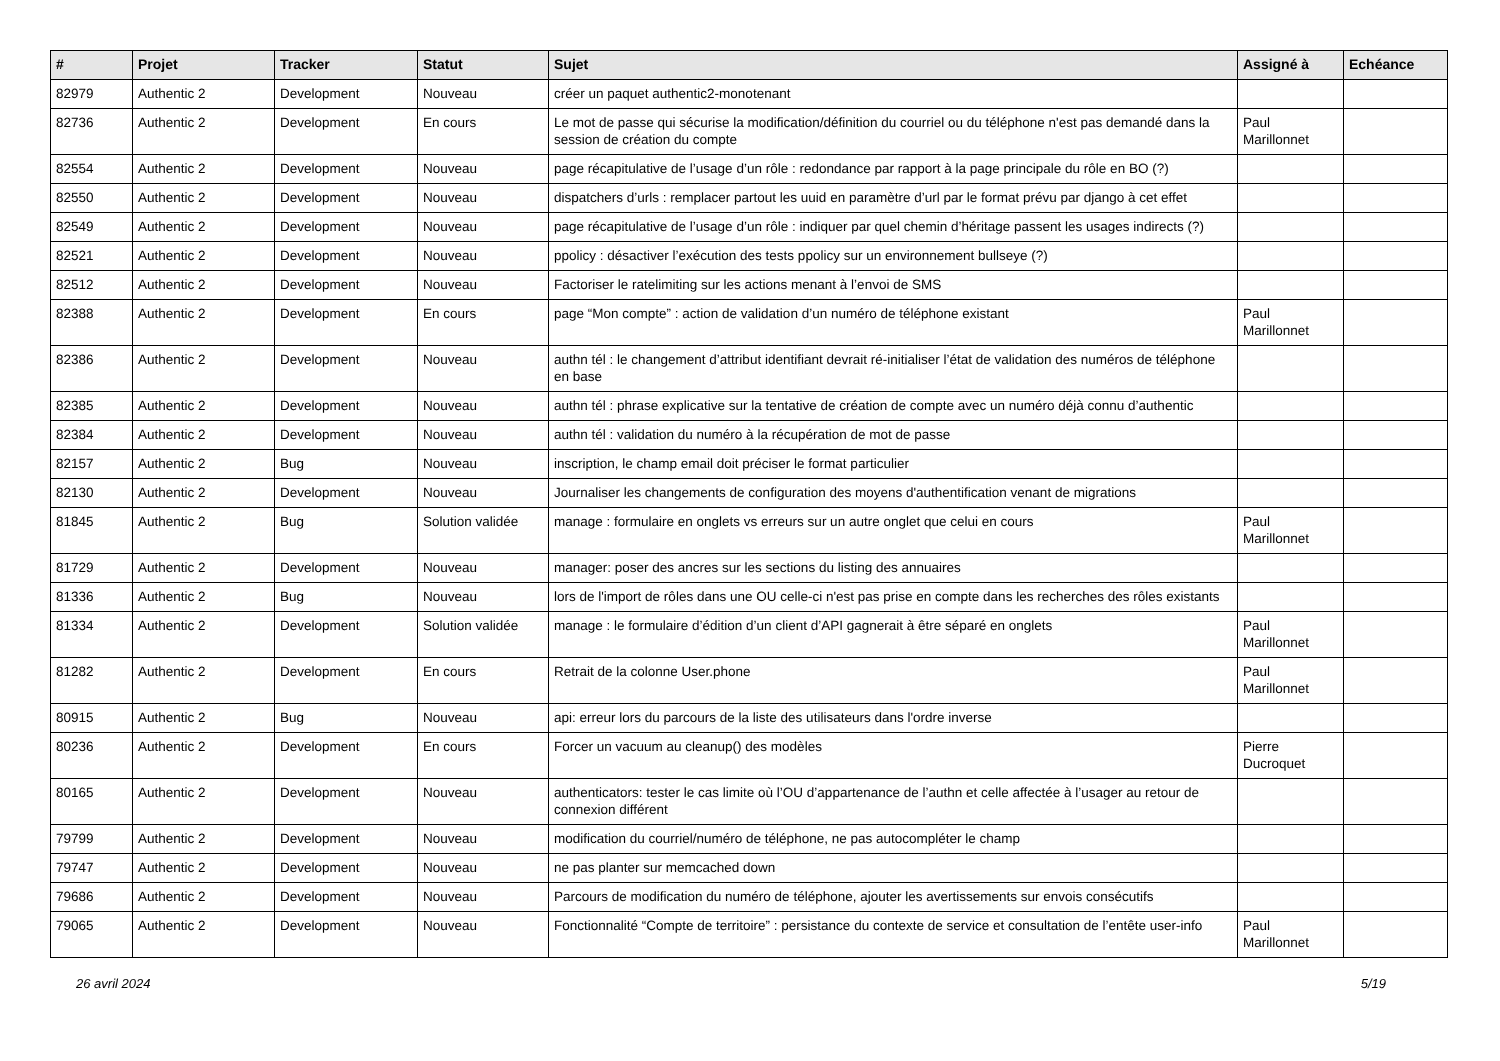| # | Projet | Tracker | Statut | Sujet | Assigné à | Echéance |
| --- | --- | --- | --- | --- | --- | --- |
| 82979 | Authentic 2 | Development | Nouveau | créer un paquet authentic2-monotenant | | |
| 82736 | Authentic 2 | Development | En cours | Le mot de passe qui sécurise la modification/définition du courriel ou du téléphone n'est pas demandé dans la session de création du compte | Paul Marillonnet | |
| 82554 | Authentic 2 | Development | Nouveau | page récapitulative de l’usage d’un rôle : redondance par rapport à la page principale du rôle en BO (?) | | |
| 82550 | Authentic 2 | Development | Nouveau | dispatchers d’urls : remplacer partout les uuid en paramètre d’url par le format prévu par django à cet effet | | |
| 82549 | Authentic 2 | Development | Nouveau | page récapitulative de l’usage d’un rôle : indiquer par quel chemin d’héritage passent les usages indirects (?) | | |
| 82521 | Authentic 2 | Development | Nouveau | ppolicy : désactiver l’exécution des tests ppolicy sur un environnement bullseye (?) | | |
| 82512 | Authentic 2 | Development | Nouveau | Factoriser le ratelimiting sur les actions menant à l’envoi de SMS | | |
| 82388 | Authentic 2 | Development | En cours | page “Mon compte” : action de validation d’un numéro de téléphone existant | Paul Marillonnet | |
| 82386 | Authentic 2 | Development | Nouveau | authn tél : le changement d’attribut identifiant devrait ré-initialiser l’état de validation des numéros de téléphone en base | | |
| 82385 | Authentic 2 | Development | Nouveau | authn tél : phrase explicative sur la tentative de création de compte avec un numéro déjà connu d’authentic | | |
| 82384 | Authentic 2 | Development | Nouveau | authn tél : validation du numéro à la récupération de mot de passe | | |
| 82157 | Authentic 2 | Bug | Nouveau | inscription, le champ email doit préciser le format particulier | | |
| 82130 | Authentic 2 | Development | Nouveau | Journaliser les changements de configuration des moyens d'authentification venant de migrations | | |
| 81845 | Authentic 2 | Bug | Solution validée | manage : formulaire en onglets vs erreurs sur un autre onglet que celui en cours | Paul Marillonnet | |
| 81729 | Authentic 2 | Development | Nouveau | manager: poser des ancres sur les sections du listing des annuaires | | |
| 81336 | Authentic 2 | Bug | Nouveau | lors de l'import de rôles dans une OU celle-ci n'est pas prise en compte dans les recherches des rôles existants | | |
| 81334 | Authentic 2 | Development | Solution validée | manage : le formulaire d’édition d’un client d’API gagnerait à être séparé en onglets | Paul Marillonnet | |
| 81282 | Authentic 2 | Development | En cours | Retrait de la colonne User.phone | Paul Marillonnet | |
| 80915 | Authentic 2 | Bug | Nouveau | api: erreur lors du parcours de la liste des utilisateurs dans l'ordre inverse | | |
| 80236 | Authentic 2 | Development | En cours | Forcer un vacuum au cleanup() des modèles | Pierre Ducroquet | |
| 80165 | Authentic 2 | Development | Nouveau | authenticators: tester le cas limite où l’OU d’appartenance de l’authn et celle affectée à l’usager au retour de connexion différent | | |
| 79799 | Authentic 2 | Development | Nouveau | modification du courriel/numéro de téléphone, ne pas autocompléter le champ | | |
| 79747 | Authentic 2 | Development | Nouveau | ne pas planter sur memcached down | | |
| 79686 | Authentic 2 | Development | Nouveau | Parcours de modification du numéro de téléphone, ajouter les avertissements sur envois consécutifs | | |
| 79065 | Authentic 2 | Development | Nouveau | Fonctionnalité “Compte de territoire” : persistance du contexte de service et consultation de l’entête user-info | Paul Marillonnet | |
26 avril 2024 5/19